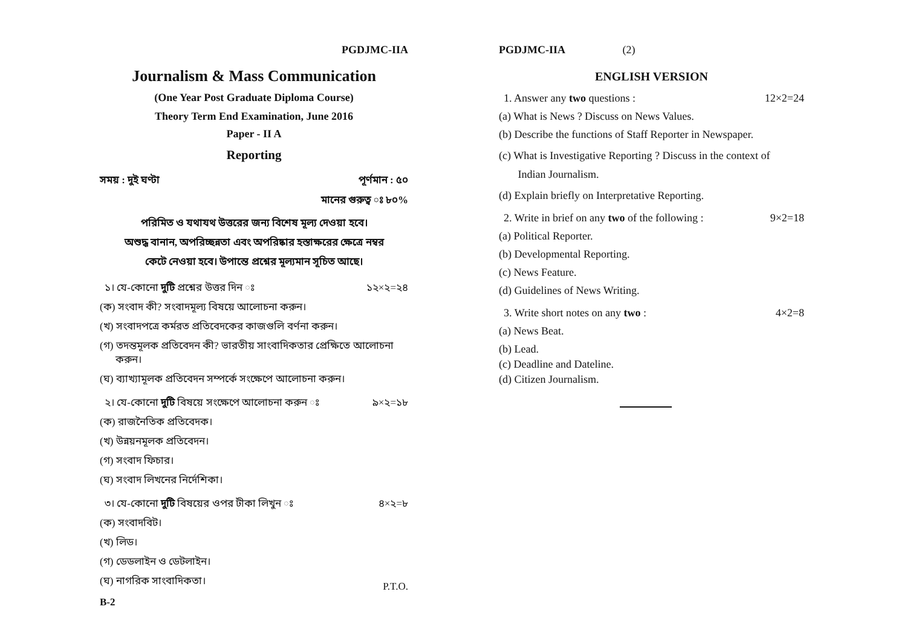PGDJMC-IIA
Journalism & Mass Communication
(One Year Post Graduate Diploma Course)
Theory Term End Examination, June 2016
Paper - II A
Reporting
সময় : দুই ঘণ্টা পূর্ণমান : ৫০
মানের গুরুত্ব ঃ ৮০%
পরিমিত ও যথাযথ উত্তরের জন্য বিশেষ মূল্য দেওয়া হবে।
অশুদ্ধ বানান, অপরিচ্ছন্নতা এবং অপরিষ্কার হস্তাক্ষরের ক্ষেত্রে নম্বর
কেটে নেওয়া হবে। উপান্তে প্রশ্নের মূল্যমান সূচিত আছে।
১। যে-কোনো দুটি প্রশ্নের উত্তর দিন ঃ ১২×২=২৪
(ক) সংবাদ কী? সংবাদমূল্য বিষয়ে আলোচনা করুন।
(খ) সংবাদপত্রে কর্মরত প্রতিবেদকের কাজগুলি বর্ণনা করুন।
(গ) তদন্তমূলক প্রতিবেদন কী? ভারতীয় সাংবাদিকতার প্রেক্ষিতে আলোচনা
করুন।
(ঘ) ব্যাখ্যামূলক প্রতিবেদন সম্পর্কে সংক্ষেপে আলোচনা করুন।
২। যে-কোনো দুটি বিষয়ে সংক্ষেপে আলোচনা করুন ঃ ৯×২=১৮
(ক) রাজনৈতিক প্রতিবেদক।
(খ) উন্নয়নমূলক প্রতিবেদন।
(গ) সংবাদ ফিচার।
(ঘ) সংবাদ লিখনের নির্দেশিকা।
৩। যে-কোনো দুটি বিষয়ের ওপর টীকা লিখুন ঃ ৪×২=৮
(ক) সংবাদবিট।
(খ) লিড।
(গ) ডেডলাইন ও ডেটলাইন।
(ঘ) নাগরিক সাংবাদিকতা। P.T.O.
B-2
PGDJMC-IIA (2)
ENGLISH VERSION
1. Answer any two questions : 12×2=24
(a) What is News ? Discuss on News Values.
(b) Describe the functions of Staff Reporter in Newspaper.
(c) What is Investigative Reporting ? Discuss in the context of
Indian Journalism.
(d) Explain briefly on Interpretative Reporting.
2. Write in brief on any two of the following : 9×2=18
(a) Political Reporter.
(b) Developmental Reporting.
(c) News Feature.
(d) Guidelines of News Writing.
3. Write short notes on any two : 4×2=8
(a) News Beat.
(b) Lead.
(c) Deadline and Dateline.
(d) Citizen Journalism.